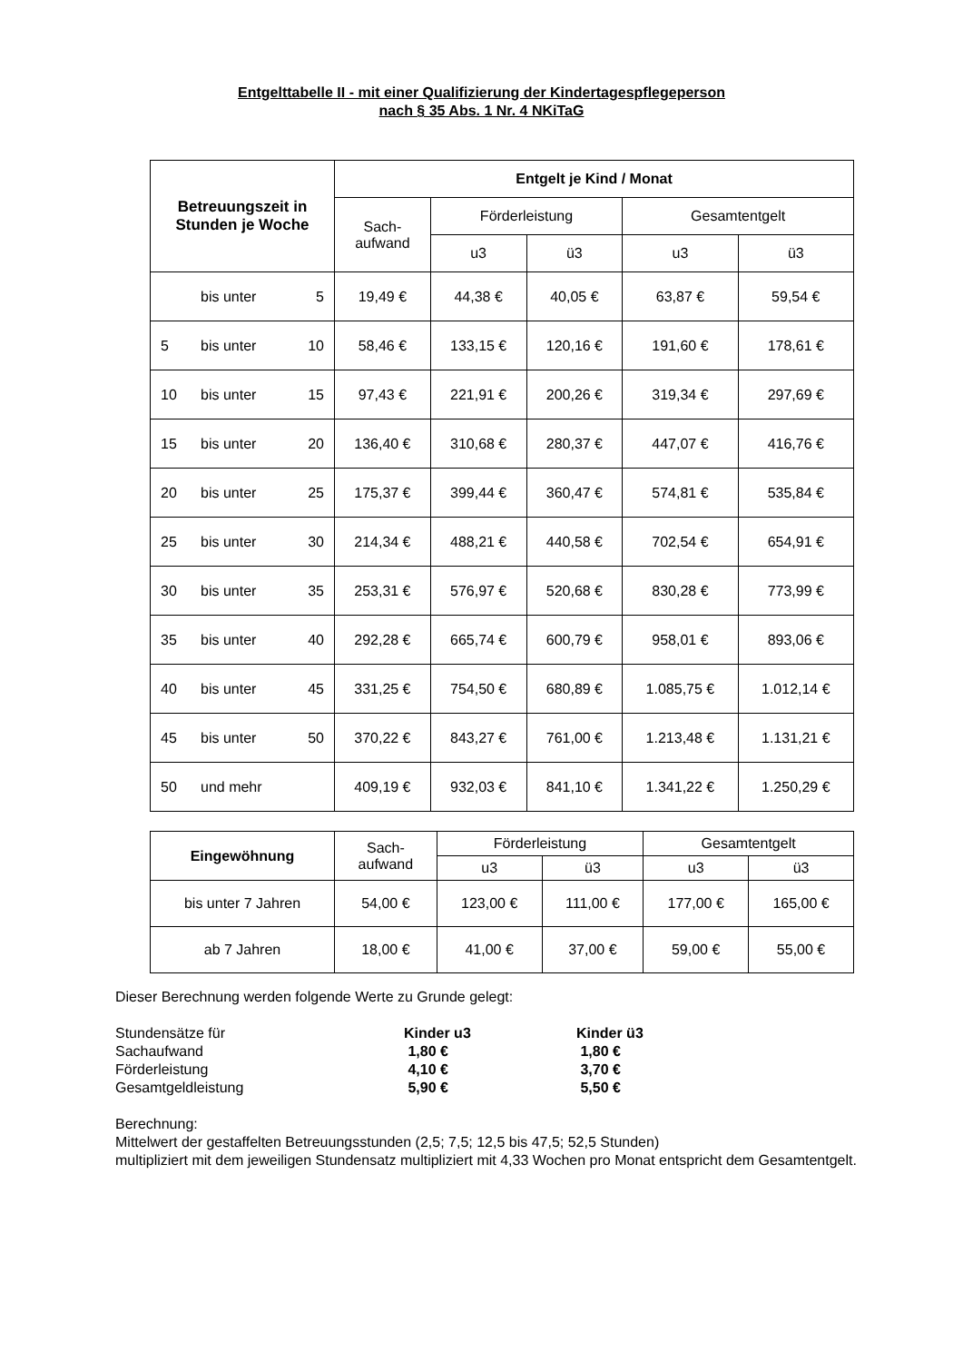Entgelttabelle II - mit einer Qualifizierung der Kindertagespflegeperson
nach § 35 Abs. 1 Nr. 4 NKiTaG
| Betreuungszeit in Stunden je Woche | Entgelt je Kind / Monat | | | | |
| --- | --- | --- | --- | --- | --- |
| | Sach- aufwand | Förderleistung | | Gesamtentgelt | |
| | | u3 | ü3 | u3 | ü3 |
| bis unter 5 | 19,49 € | 44,38 € | 40,05 € | 63,87 € | 59,54 € |
| 5 bis unter 10 | 58,46 € | 133,15 € | 120,16 € | 191,60 € | 178,61 € |
| 10 bis unter 15 | 97,43 € | 221,91 € | 200,26 € | 319,34 € | 297,69 € |
| 15 bis unter 20 | 136,40 € | 310,68 € | 280,37 € | 447,07 € | 416,76 € |
| 20 bis unter 25 | 175,37 € | 399,44 € | 360,47 € | 574,81 € | 535,84 € |
| 25 bis unter 30 | 214,34 € | 488,21 € | 440,58 € | 702,54 € | 654,91 € |
| 30 bis unter 35 | 253,31 € | 576,97 € | 520,68 € | 830,28 € | 773,99 € |
| 35 bis unter 40 | 292,28 € | 665,74 € | 600,79 € | 958,01 € | 893,06 € |
| 40 bis unter 45 | 331,25 € | 754,50 € | 680,89 € | 1.085,75 € | 1.012,14 € |
| 45 bis unter 50 | 370,22 € | 843,27 € | 761,00 € | 1.213,48 € | 1.131,21 € |
| 50 und mehr | 409,19 € | 932,03 € | 841,10 € | 1.341,22 € | 1.250,29 € |
| Eingewöhnung | Sach- aufwand | Förderleistung | | Gesamtentgelt | |
| --- | --- | --- | --- | --- | --- |
| | | u3 | ü3 | u3 | ü3 |
| bis unter 7 Jahren | 54,00 € | 123,00 € | 111,00 € | 177,00 € | 165,00 € |
| ab 7 Jahren | 18,00 € | 41,00 € | 37,00 € | 59,00 € | 55,00 € |
Dieser Berechnung werden folgende Werte zu Grunde gelegt:
| Stundensätze für | Kinder u3 | Kinder ü3 |
| Sachaufwand | 1,80 € | 1,80 € |
| Förderleistung | 4,10 € | 3,70 € |
| Gesamtgeldleistung | 5,90 € | 5,50 € |
Berechnung:
Mittelwert der gestaffelten Betreuungsstunden (2,5; 7,5; 12,5 bis 47,5; 52,5 Stunden)
multipliziert mit dem jeweiligen Stundensatz multipliziert mit 4,33 Wochen pro Monat entspricht dem Gesamtentgelt.